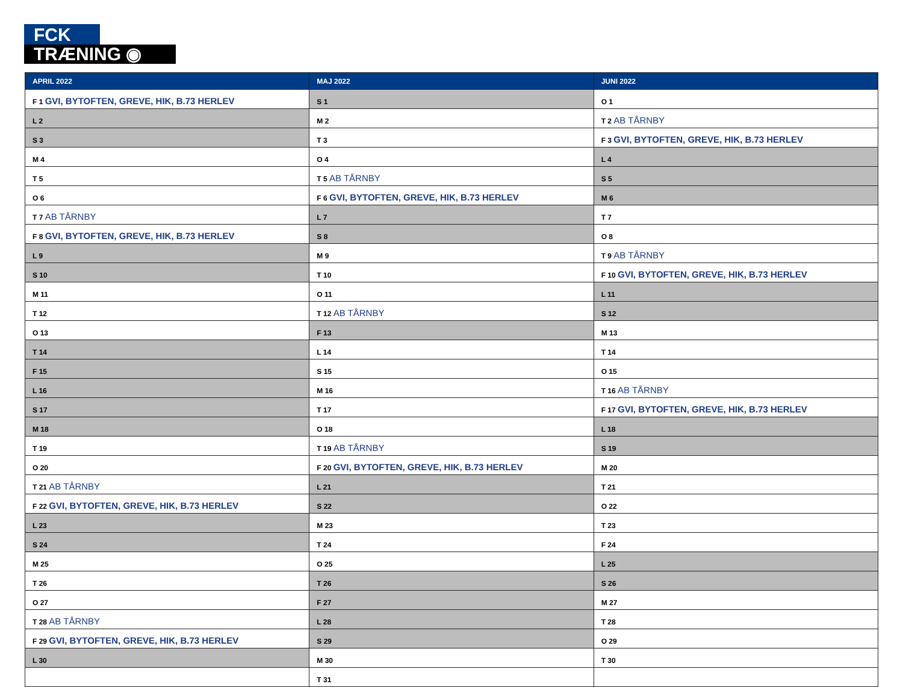FCK
TRÆNING ◉
| APRIL 2022 | MAJ 2022 | JUNI 2022 |
| --- | --- | --- |
| F 1 GVI, BYTOFTEN, GREVE, HIK, B.73 HERLEV | S 1 | O 1 |
| L 2 | M 2 | T 2 AB TÅRNBY |
| S 3 | T 3 | F 3 GVI, BYTOFTEN, GREVE, HIK, B.73 HERLEV |
| M 4 | O 4 | L 4 |
| T 5 | T 5 AB TÅRNBY | S 5 |
| O 6 | F 6 GVI, BYTOFTEN, GREVE, HIK, B.73 HERLEV | M 6 |
| T 7 AB TÅRNBY | L 7 | T 7 |
| F 8 GVI, BYTOFTEN, GREVE, HIK, B.73 HERLEV | S 8 | O 8 |
| L 9 | M 9 | T 9 AB TÅRNBY |
| S 10 | T 10 | F 10 GVI, BYTOFTEN, GREVE, HIK, B.73 HERLEV |
| M 11 | O 11 | L 11 |
| T 12 | T 12 AB TÅRNBY | S 12 |
| O 13 | F 13 | M 13 |
| T 14 | L 14 | T 14 |
| F 15 | S 15 | O 15 |
| L 16 | M 16 | T 16 AB TÅRNBY |
| S 17 | T 17 | F 17 GVI, BYTOFTEN, GREVE, HIK, B.73 HERLEV |
| M 18 | O 18 | L 18 |
| T 19 | T 19 AB TÅRNBY | S 19 |
| O 20 | F 20 GVI, BYTOFTEN, GREVE, HIK, B.73 HERLEV | M 20 |
| T 21 AB TÅRNBY | L 21 | T 21 |
| F 22 GVI, BYTOFTEN, GREVE, HIK, B.73 HERLEV | S 22 | O 22 |
| L 23 | M 23 | T 23 |
| S 24 | T 24 | F 24 |
| M 25 | O 25 | L 25 |
| T 26 | T 26 | S 26 |
| O 27 | F 27 | M 27 |
| T 28 AB TÅRNBY | L 28 | T 28 |
| F 29 GVI, BYTOFTEN, GREVE, HIK, B.73 HERLEV | S 29 | O 29 |
| L 30 | M 30 | T 30 |
| | T 31 | |